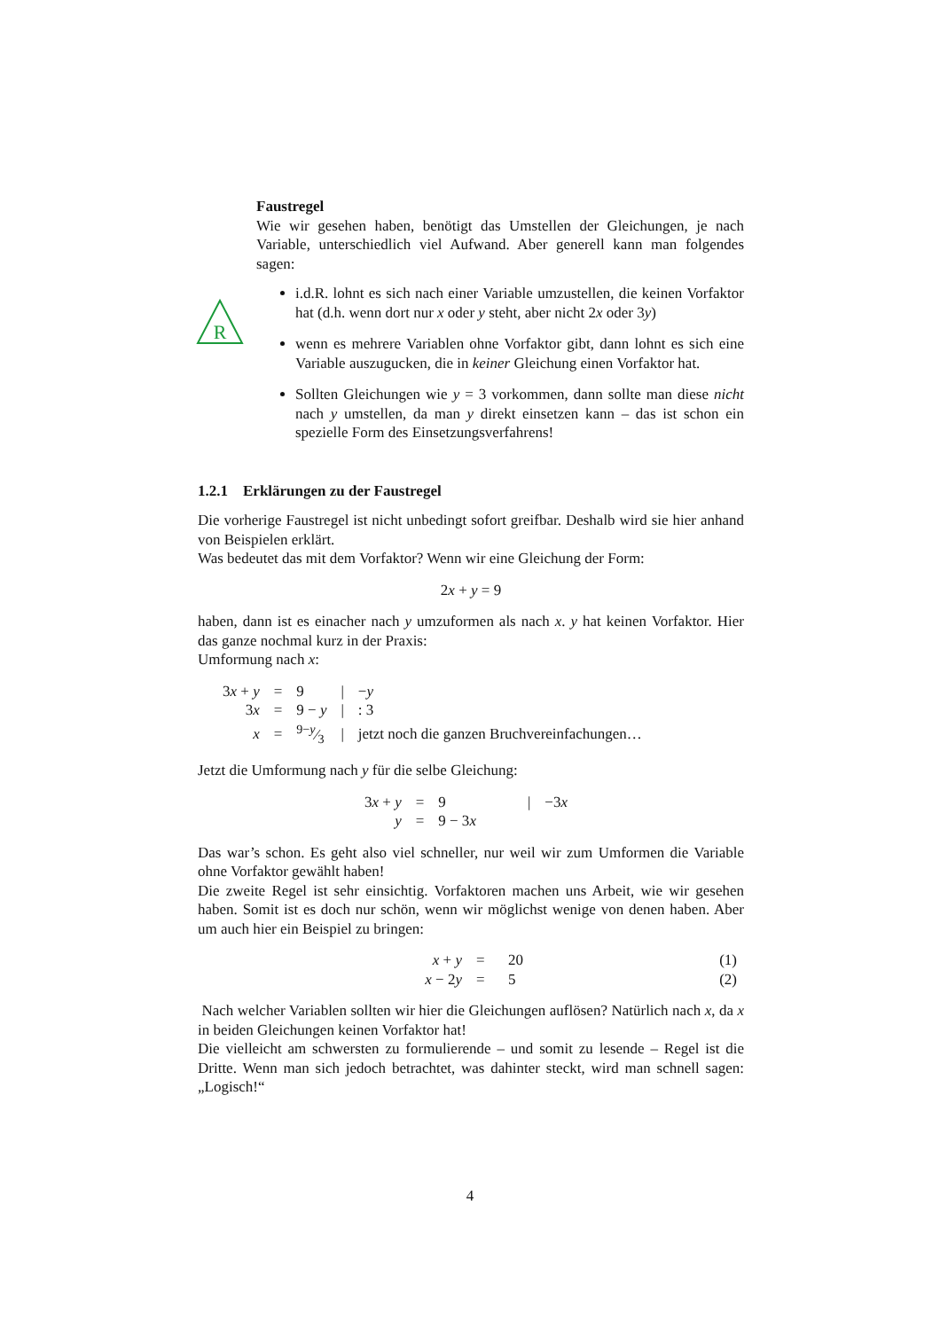R
Faustregel
Wie wir gesehen haben, benötigt das Umstellen der Gleichungen, je nach Variable, unterschiedlich viel Aufwand. Aber generell kann man folgendes sagen:
i.d.R. lohnt es sich nach einer Variable umzustellen, die keinen Vorfaktor hat (d.h. wenn dort nur x oder y steht, aber nicht 2x oder 3y)
wenn es mehrere Variablen ohne Vorfaktor gibt, dann lohnt es sich eine Variable auszugucken, die in keiner Gleichung einen Vorfaktor hat.
Sollten Gleichungen wie y = 3 vorkommen, dann sollte man diese nicht nach y umstellen, da man y direkt einsetzen kann – das ist schon ein spezielle Form des Einsetzungsverfahrens!
1.2.1 Erklärungen zu der Faustregel
Die vorherige Faustregel ist nicht unbedingt sofort greifbar. Deshalb wird sie hier anhand von Beispielen erklärt.
Was bedeutet das mit dem Vorfaktor? Wenn wir eine Gleichung der Form:
2x + y = 9
haben, dann ist es einacher nach y umzuformen als nach x. y hat keinen Vorfaktor. Hier das ganze nochmal kurz in der Praxis:
Umformung nach x:
| 3 x + y | = | 9 | / | − y |
| 3 x | = | 9 − y | / | : 3 |
| x | = | 9− y⁄3 | / | jetzt noch die ganzen Bruchvereinfachungen… |
Jetzt die Umformung nach y für die selbe Gleichung:
| 3 x + y | = | 9 | / | −3 x |
| y | = | 9 − 3 x | | |
Das war’s schon. Es geht also viel schneller, nur weil wir zum Umformen die Variable ohne Vorfaktor gewählt haben!
Die zweite Regel ist sehr einsichtig. Vorfaktoren machen uns Arbeit, wie wir gesehen haben. Somit ist es doch nur schön, wenn wir möglichst wenige von denen haben. Aber um auch hier ein Beispiel zu bringen:
| x + y | = | 20 | (1) |
| x − 2 y | = | 5 | (2) |
Nach welcher Variablen sollten wir hier die Gleichungen auflösen? Natürlich nach x, da x in beiden Gleichungen keinen Vorfaktor hat!
Die vielleicht am schwersten zu formulierende – und somit zu lesende – Regel ist die Dritte. Wenn man sich jedoch betrachtet, was dahinter steckt, wird man schnell sagen: „Logisch!“
4